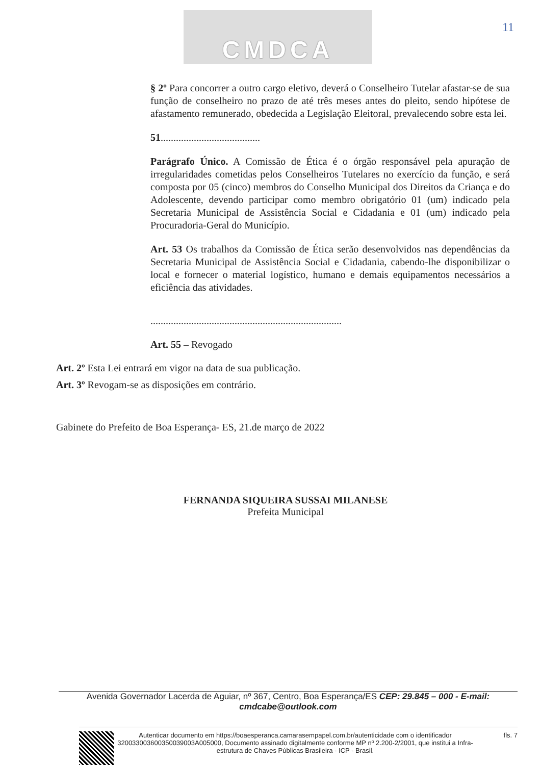CMDCA
11
§ 2º Para concorrer a outro cargo eletivo, deverá o Conselheiro Tutelar afastar-se de sua função de conselheiro no prazo de até três meses antes do pleito, sendo hipótese de afastamento remunerado, obedecida a Legislação Eleitoral, prevalecendo sobre esta lei.
51.......................................
Parágrafo Único. A Comissão de Ética é o órgão responsável pela apuração de irregularidades cometidas pelos Conselheiros Tutelares no exercício da função, e será composta por 05 (cinco) membros do Conselho Municipal dos Direitos da Criança e do Adolescente, devendo participar como membro obrigatório 01 (um) indicado pela Secretaria Municipal de Assistência Social e Cidadania e 01 (um) indicado pela Procuradoria-Geral do Município.
Art. 53 Os trabalhos da Comissão de Ética serão desenvolvidos nas dependências da Secretaria Municipal de Assistência Social e Cidadania, cabendo-lhe disponibilizar o local e fornecer o material logístico, humano e demais equipamentos necessários a eficiência das atividades.
...........................................................................
Art. 55 – Revogado
Art. 2º Esta Lei entrará em vigor na data de sua publicação.
Art. 3º Revogam-se as disposições em contrário.
Gabinete do Prefeito de Boa Esperança- ES, 21.de março de 2022
FERNANDA SIQUEIRA SUSSAI MILANESE
Prefeita Municipal
Avenida Governador Lacerda de Aguiar, nº 367, Centro, Boa Esperança/ES CEP: 29.845 – 000 - E-mail: cmdcabe@outlook.com
Autenticar documento em https://boaesperanca.camarasempapel.com.br/autenticidade com o identificador 320033003600350039003A005000, Documento assinado digitalmente conforme MP nº 2.200-2/2001, que institui a Infra-estrutura de Chaves Públicas Brasileira - ICP - Brasil.
fls. 7